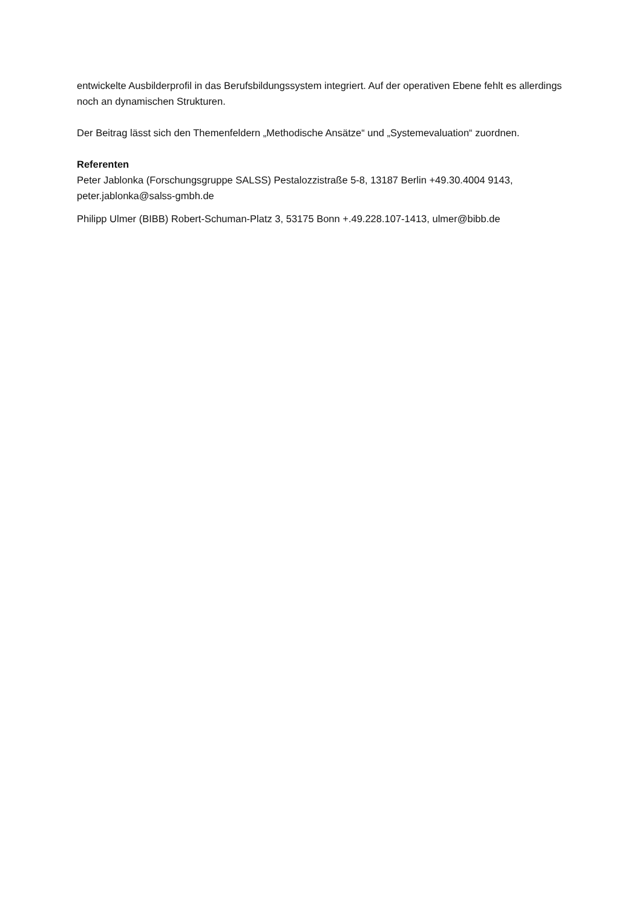entwickelte Ausbilderprofil in das Berufsbildungssystem integriert. Auf der operativen Ebene fehlt es allerdings noch an dynamischen Strukturen.
Der Beitrag lässt sich den Themenfeldern „Methodische Ansätze“ und „Systemevaluation“ zuordnen.
Referenten
Peter Jablonka (Forschungsgruppe SALSS) Pestalozzistraße 5-8, 13187 Berlin +49.30.4004 9143, peter.jablonka@salss-gmbh.de
Philipp Ulmer (BIBB) Robert-Schuman-Platz 3, 53175 Bonn +.49.228.107-1413, ulmer@bibb.de